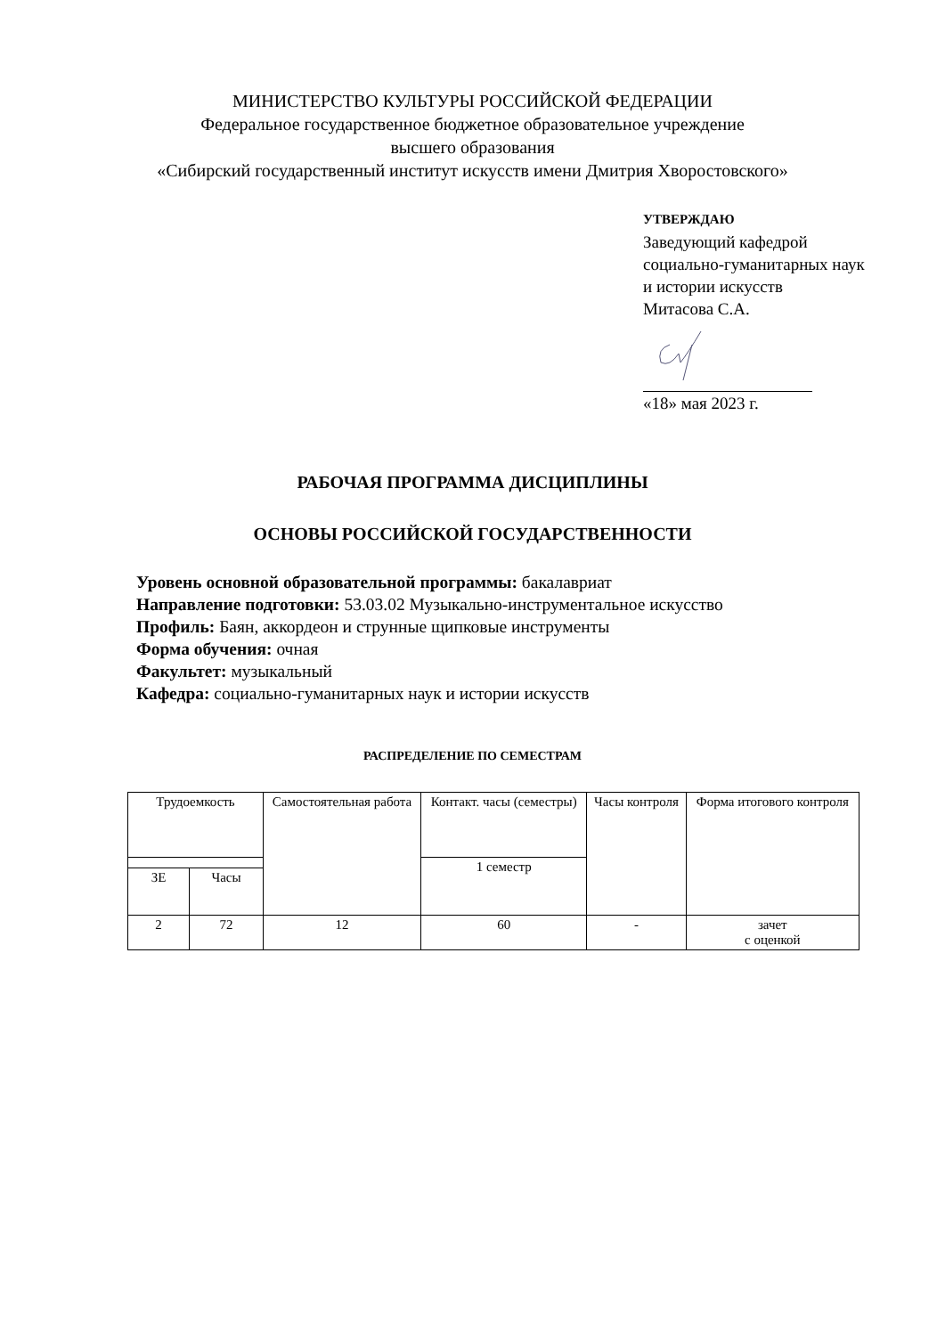МИНИСТЕРСТВО КУЛЬТУРЫ РОССИЙСКОЙ ФЕДЕРАЦИИ
Федеральное государственное бюджетное образовательное учреждение
высшего образования
«Сибирский государственный институт искусств имени Дмитрия Хворостовского»
УТВЕРЖДАЮ
Заведующий кафедрой
социально-гуманитарных наук
и истории искусств
Митасова С.А.
«18» мая 2023 г.
РАБОЧАЯ ПРОГРАММА ДИСЦИПЛИНЫ
ОСНОВЫ РОССИЙСКОЙ ГОСУДАРСТВЕННОСТИ
Уровень основной образовательной программы: бакалавриат
Направление подготовки: 53.03.02 Музыкально-инструментальное искусство
Профиль: Баян, аккордеон и струнные щипковые инструменты
Форма обучения: очная
Факультет: музыкальный
Кафедра: социально-гуманитарных наук и истории искусств
РАСПРЕДЕЛЕНИЕ ПО СЕМЕСТРАМ
| Трудоемкость | | Самостоятельная работа | Контакт. часы (семестры) | Часы контроля | Форма итогового контроля |
| --- | --- | --- | --- | --- | --- |
| | | | 1 семестр | | |
| ЗЕ | Часы | | | | |
| 2 | 72 | 12 | 60 | - | зачет с оценкой |